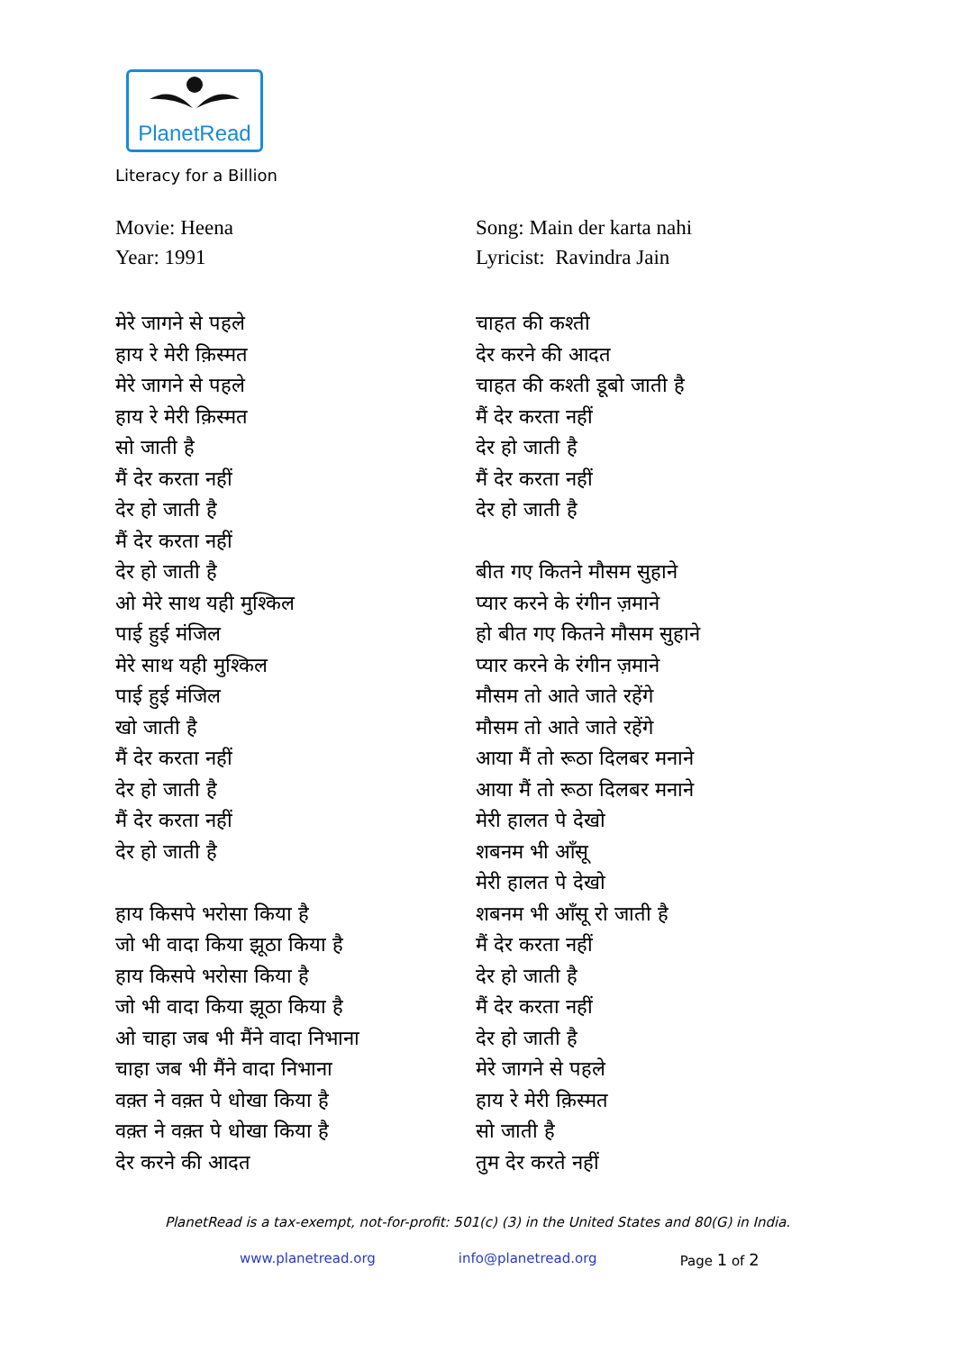PlanetRead
Literacy for a Billion
Movie: Heena
Year: 1991
मेरे जागने से पहले
हाय रे मेरी क़िस्मत
मेरे जागने से पहले
हाय रे मेरी क़िस्मत
सो जाती है
मैं देर करता नहीं
देर हो जाती है
मैं देर करता नहीं
देर हो जाती है
ओ मेरे साथ यही मुश्किल
पाई हुई मंजिल
मेरे साथ यही मुश्किल
पाई हुई मंजिल
खो जाती है
मैं देर करता नहीं
देर हो जाती है
मैं देर करता नहीं
देर हो जाती है
हाय किसपे भरोसा किया है
जो भी वादा किया झूठा किया है
हाय किसपे भरोसा किया है
जो भी वादा किया झूठा किया है
ओ चाहा जब भी मैंने वादा निभाना
चाहा जब भी मैंने वादा निभाना
वक़्त ने वक़्त पे धोखा किया है
वक़्त ने वक़्त पे धोखा किया है
देर करने की आदत
Song: Main der karta nahi
Lyricist: Ravindra Jain
चाहत की कश्ती
देर करने की आदत
चाहत की कश्ती डूबो जाती है
मैं देर करता नहीं
देर हो जाती है
मैं देर करता नहीं
देर हो जाती है
बीत गए कितने मौसम सुहाने
प्यार करने के रंगीन ज़माने
हो बीत गए कितने मौसम सुहाने
प्यार करने के रंगीन ज़माने
मौसम तो आते जाते रहेंगे
मौसम तो आते जाते रहेंगे
आया मैं तो रूठा दिलबर मनाने
आया मैं तो रूठा दिलबर मनाने
मेरी हालत पे देखो
शबनम भी आँसू
मेरी हालत पे देखो
शबनम भी आँसू रो जाती है
मैं देर करता नहीं
देर हो जाती है
मैं देर करता नहीं
देर हो जाती है
मेरे जागने से पहले
हाय रे मेरी क़िस्मत
सो जाती है
तुम देर करते नहीं
PlanetRead is a tax-exempt, not-for-profit: 501(c) (3) in the United States and 80(G) in India.
www.planetread.org info@planetread.org Page 1 of 2